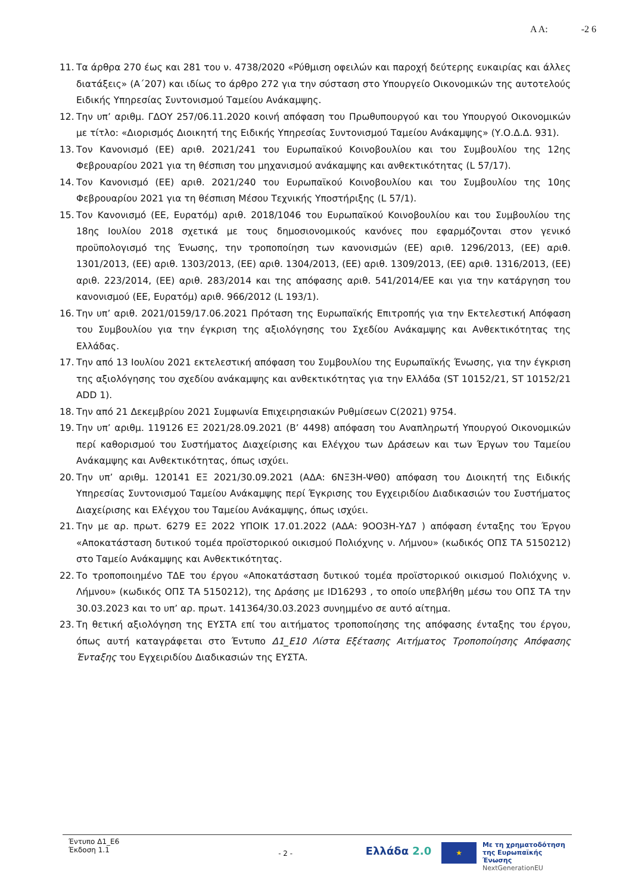Α Α: -2 6
11. Τα άρθρα 270 έως και 281 του ν. 4738/2020 «Ρύθμιση οφειλών και παροχή δεύτερης ευκαιρίας και άλλες διατάξεις» (Α΄207) και ιδίως το άρθρο 272 για την σύσταση στο Υπουργείο Οικονομικών της αυτοτελούς Ειδικής Υπηρεσίας Συντονισμού Ταμείου Ανάκαμψης.
12. Την υπ’ αριθμ. ΓΔΟΥ 257/06.11.2020 κοινή απόφαση του Πρωθυπουργού και του Υπουργού Οικονομικών με τίτλο: «Διορισμός Διοικητή της Ειδικής Υπηρεσίας Συντονισμού Ταμείου Ανάκαμψης» (Υ.Ο.Δ.Δ. 931).
13. Τον Κανονισμό (ΕΕ) αριθ. 2021/241 του Ευρωπαϊκού Κοινοβουλίου και του Συμβουλίου της 12ης Φεβρουαρίου 2021 για τη θέσπιση του μηχανισμού ανάκαμψης και ανθεκτικότητας (L 57/17).
14. Τον Κανονισμό (ΕΕ) αριθ. 2021/240 του Ευρωπαϊκού Κοινοβουλίου και του Συμβουλίου της 10ης Φεβρουαρίου 2021 για τη θέσπιση Μέσου Τεχνικής Υποστήριξης (L 57/1).
15. Τον Κανονισμό (ΕΕ, Ευρατόμ) αριθ. 2018/1046 του Ευρωπαϊκού Κοινοβουλίου και του Συμβουλίου της 18ης Ιουλίου 2018 σχετικά με τους δημοσιονομικούς κανόνες που εφαρμόζονται στον γενικό προϋπολογισμό της Ένωσης, την τροποποίηση των κανονισμών (ΕΕ) αριθ. 1296/2013, (ΕΕ) αριθ. 1301/2013, (ΕΕ) αριθ. 1303/2013, (ΕΕ) αριθ. 1304/2013, (ΕΕ) αριθ. 1309/2013, (ΕΕ) αριθ. 1316/2013, (ΕΕ) αριθ. 223/2014, (ΕΕ) αριθ. 283/2014 και της απόφασης αριθ. 541/2014/ΕΕ και για την κατάργηση του κανονισμού (ΕΕ, Ευρατόμ) αριθ. 966/2012 (L 193/1).
16. Την υπ’ αριθ. 2021/0159/17.06.2021 Πρόταση της Ευρωπαϊκής Επιτροπής για την Εκτελεστική Απόφαση του Συμβουλίου για την έγκριση της αξιολόγησης του Σχεδίου Ανάκαμψης και Ανθεκτικότητας της Ελλάδας.
17. Την από 13 Ιουλίου 2021 εκτελεστική απόφαση του Συμβουλίου της Ευρωπαϊκής Ένωσης, για την έγκριση της αξιολόγησης του σχεδίου ανάκαμψης και ανθεκτικότητας για την Ελλάδα (ST 10152/21, ST 10152/21 ADD 1).
18. Την από 21 Δεκεμβρίου 2021 Συμφωνία Επιχειρησιακών Ρυθμίσεων C(2021) 9754.
19. Την υπ’ αριθμ. 119126 ΕΞ 2021/28.09.2021 (Β’ 4498) απόφαση του Αναπληρωτή Υπουργού Οικονομικών περί καθορισμού του Συστήματος Διαχείρισης και Ελέγχου των Δράσεων και των Έργων του Ταμείου Ανάκαμψης και Ανθεκτικότητας, όπως ισχύει.
20. Την υπ’ αριθμ. 120141 ΕΞ 2021/30.09.2021 (ΑΔΑ: 6ΝΞ3Η-ΨΘ0) απόφαση του Διοικητή της Ειδικής Υπηρεσίας Συντονισμού Ταμείου Ανάκαμψης περί Έγκρισης του Εγχειριδίου Διαδικασιών του Συστήματος Διαχείρισης και Ελέγχου του Ταμείου Ανάκαμψης, όπως ισχύει.
21. Την με αρ. πρωτ. 6279 ΕΞ 2022 ΥΠΟΙΚ 17.01.2022 (ΑΔΑ: 9ΟΟ3Η-ΥΔ7 ) απόφαση ένταξης του Έργου «Αποκατάσταση δυτικού τομέα προϊστορικού οικισμού Πολιόχνης ν. Λήμνου» (κωδικός ΟΠΣ ΤΑ 5150212) στο Ταμείο Ανάκαμψης και Ανθεκτικότητας.
22. Το τροποποιημένο ΤΔΕ του έργου «Αποκατάσταση δυτικού τομέα προϊστορικού οικισμού Πολιόχνης ν. Λήμνου» (κωδικός ΟΠΣ ΤΑ 5150212), της Δράσης με ID16293 , το οποίο υπεβλήθη μέσω του ΟΠΣ ΤΑ την 30.03.2023 και το υπ’ αρ. πρωτ. 141364/30.03.2023 συνημμένο σε αυτό αίτημα.
23. Τη θετική αξιολόγηση της ΕΥΣΤΑ επί του αιτήματος τροποποίησης της απόφασης ένταξης του έργου, όπως αυτή καταγράφεται στο Έντυπο Δ1_Ε10 Λίστα Εξέτασης Αιτήματος Τροποποίησης Απόφασης Ένταξης του Εγχειριδίου Διαδικασιών της ΕΥΣΤΑ.
Έντυπο Δ1_Ε6
Έκδοση 1.1
- 2 -
Ελλάδα 2.0
★
Με τη χρηματοδότηση
της Ευρωπαϊκής Ένωσης
NextGenerationEU